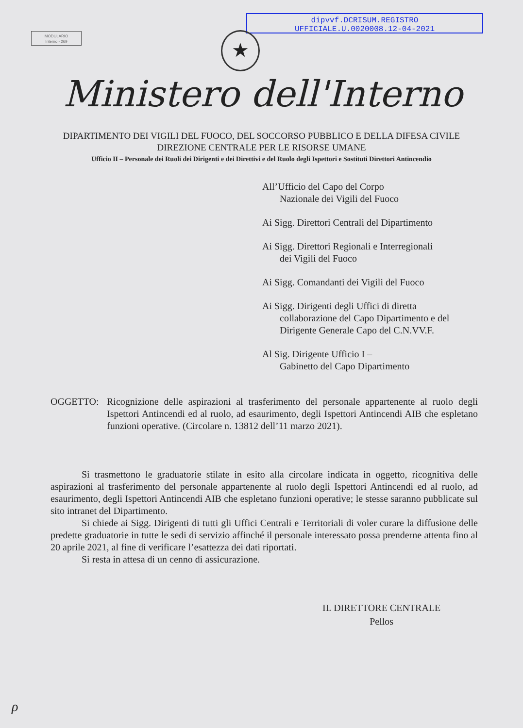dipvvf.DCRISUM.REGISTRO
UFFICIALE.U.0020008.12-04-2021
MODULARIO
Interno - 269
★
Ministero dell'Interno
DIPARTIMENTO DEI VIGILI DEL FUOCO, DEL SOCCORSO PUBBLICO E DELLA DIFESA CIVILE
DIREZIONE CENTRALE PER LE RISORSE UMANE
Ufficio II – Personale dei Ruoli dei Dirigenti e dei Direttivi e del Ruolo degli Ispettori e Sostituti Direttori Antincendio
All’Ufficio del Capo del Corpo
Nazionale dei Vigili del Fuoco
Ai Sigg. Direttori Centrali del Dipartimento
Ai Sigg. Direttori Regionali e Interregionali
dei Vigili del Fuoco
Ai Sigg. Comandanti dei Vigili del Fuoco
Ai Sigg. Dirigenti degli Uffici di diretta
collaborazione del Capo Dipartimento e del
Dirigente Generale Capo del C.N.VV.F.
Al Sig. Dirigente Ufficio I –
Gabinetto del Capo Dipartimento
OGGETTO: Ricognizione delle aspirazioni al trasferimento del personale appartenente al ruolo degli Ispettori Antincendi ed al ruolo, ad esaurimento, degli Ispettori Antincendi AIB che espletano funzioni operative. (Circolare n. 13812 dell’11 marzo 2021).
Si trasmettono le graduatorie stilate in esito alla circolare indicata in oggetto, ricognitiva delle aspirazioni al trasferimento del personale appartenente al ruolo degli Ispettori Antincendi ed al ruolo, ad esaurimento, degli Ispettori Antincendi AIB che espletano funzioni operative; le stesse saranno pubblicate sul sito intranet del Dipartimento.
Si chiede ai Sigg. Dirigenti di tutti gli Uffici Centrali e Territoriali di voler curare la diffusione delle predette graduatorie in tutte le sedi di servizio affinché il personale interessato possa prenderne attenta fino al 20 aprile 2021, al fine di verificare l’esattezza dei dati riportati.
Si resta in attesa di un cenno di assicurazione.
IL DIRETTORE CENTRALE
Pellos
ρ